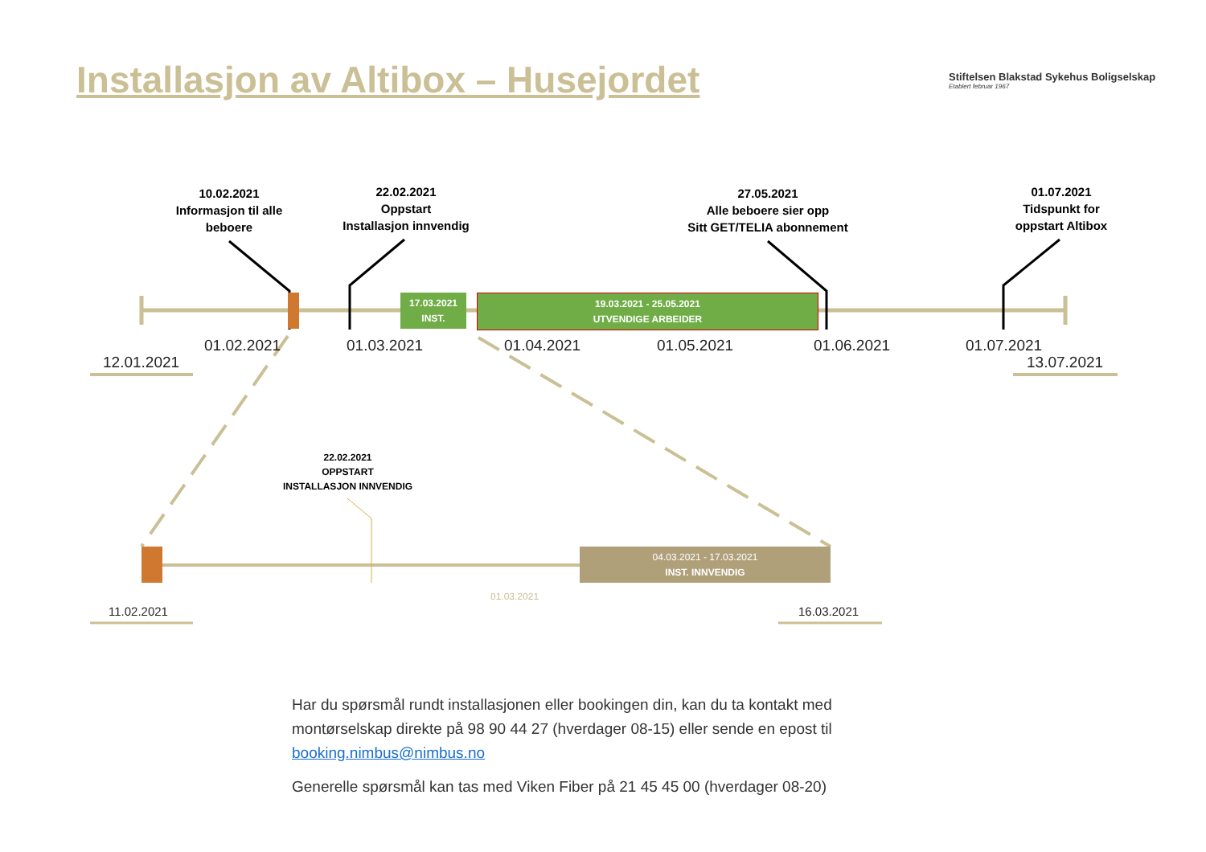Installasjon av Altibox – Husejordet
Stiftelsen Blakstad Sykehus Boligselskap
Etablert februar 1967
10.02.2021
Informasjon til alle beboere
22.02.2021
Oppstart
Installasjon innvendig
27.05.2021
Alle beboere sier opp
Sitt GET/TELIA abonnement
01.07.2021
Tidspunkt for
oppstart Altibox
17.03.2021
INST.
19.03.2021 - 25.05.2021
UTVENDIGE ARBEIDER
12.01.2021
01.02.2021 01.03.2021 01.04.2021 01.05.2021 01.06.2021 01.07.2021
13.07.2021
22.02.2021
OPPSTART
INSTALLASJON INNVENDIG
04.03.2021 - 17.03.2021
INST. INNVENDIG
01.03.2021
11.02.2021 16.03.2021
Har du spørsmål rundt installasjonen eller bookingen din, kan du ta kontakt med montørselskap direkte på 98 90 44 27 (hverdager 08-15) eller sende en epost til booking.nimbus@nimbus.no
Generelle spørsmål kan tas med Viken Fiber på 21 45 45 00 (hverdager 08-20)